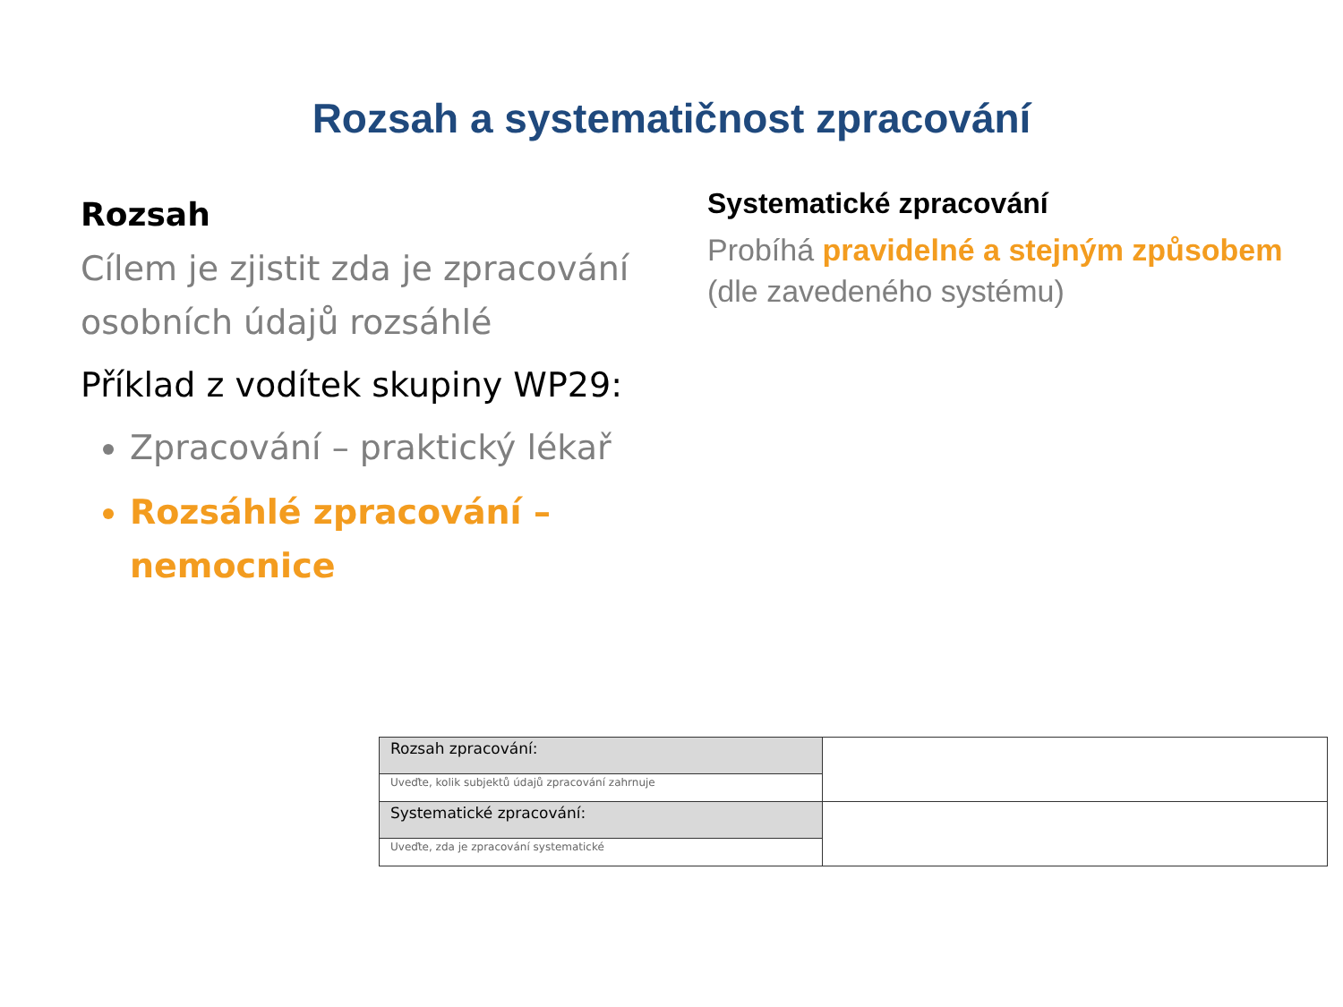Rozsah a systematičnost zpracování
Rozsah
Cílem je zjistit zda je zpracování osobních údajů rozsáhlé
Příklad z vodítek skupiny WP29:
Zpracování – praktický lékař
Rozsáhlé zpracování – nemocnice
Systematické zpracování
Probíhá pravidelné a stejným způsobem (dle zavedeného systému)
| Rozsah zpracování: | |
| Uveďte, kolik subjektů údajů zpracování zahrnuje | |
| Systematické zpracování: | |
| Uveďte, zda je zpracování systematické | |